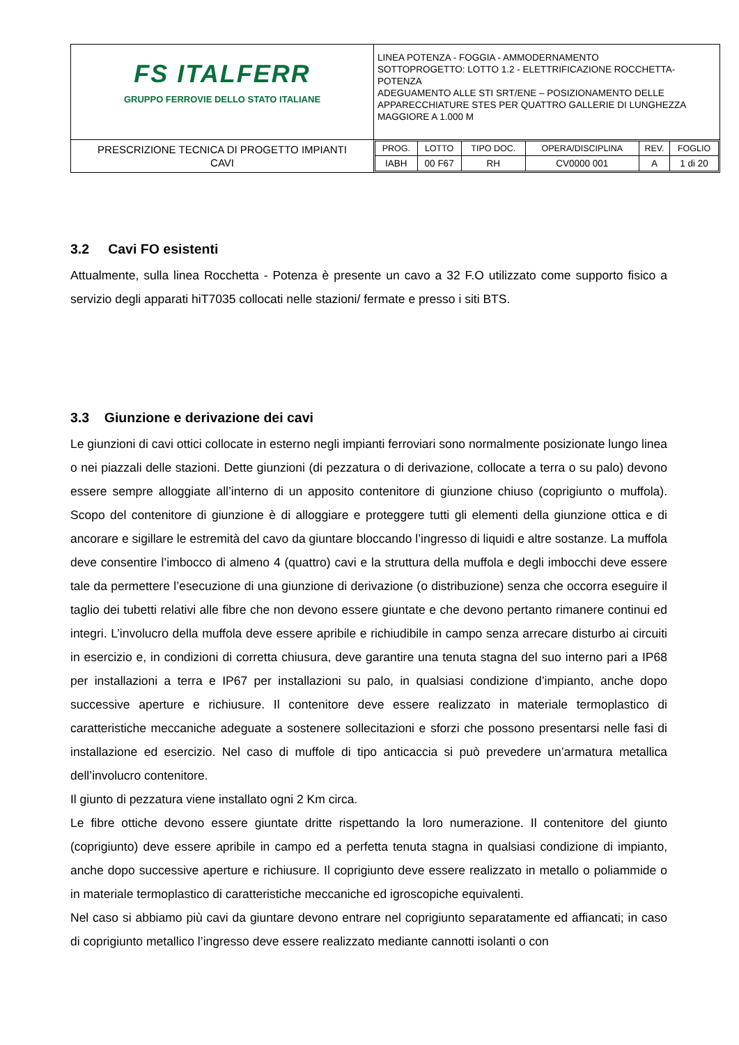| FS ITALFERR GRUPPO FERROVIE DELLO STATO ITALIANE | LINEA POTENZA - FOGGIA - AMMODERNAMENTO SOTTOPROGETTO: LOTTO 1.2 - ELETTRIFICAZIONE ROCCHETTA-POTENZA ADEGUAMENTO ALLE STI SRT/ENE – POSIZIONAMENTO DELLE APPARECCHIATURE STES PER QUATTRO GALLERIE DI LUNGHEZZA MAGGIORE A 1.000 M |
| PRESCRIZIONE TECNICA DI PROGETTO IMPIANTI CAVI | / PROG. / LOTTO / TIPO DOC. / OPERA/DISCIPLINA / REV. / FOGLIO / / IABH / 00 F67 / RH / CV0000 001 / A / 1 di 20 / |
3.2 Cavi FO esistenti
Attualmente, sulla linea Rocchetta - Potenza è presente un cavo a 32 F.O utilizzato come supporto fisico a servizio degli apparati hiT7035 collocati nelle stazioni/ fermate e presso i siti BTS.
3.3 Giunzione e derivazione dei cavi
Le giunzioni di cavi ottici collocate in esterno negli impianti ferroviari sono normalmente posizionate lungo linea o nei piazzali delle stazioni. Dette giunzioni (di pezzatura o di derivazione, collocate a terra o su palo) devono essere sempre alloggiate all’interno di un apposito contenitore di giunzione chiuso (coprigiunto o muffola). Scopo del contenitore di giunzione è di alloggiare e proteggere tutti gli elementi della giunzione ottica e di ancorare e sigillare le estremità del cavo da giuntare bloccando l’ingresso di liquidi e altre sostanze. La muffola deve consentire l’imbocco di almeno 4 (quattro) cavi e la struttura della muffola e degli imbocchi deve essere tale da permettere l’esecuzione di una giunzione di derivazione (o distribuzione) senza che occorra eseguire il taglio dei tubetti relativi alle fibre che non devono essere giuntate e che devono pertanto rimanere continui ed integri. L’involucro della muffola deve essere apribile e richiudibile in campo senza arrecare disturbo ai circuiti in esercizio e, in condizioni di corretta chiusura, deve garantire una tenuta stagna del suo interno pari a IP68 per installazioni a terra e IP67 per installazioni su palo, in qualsiasi condizione d’impianto, anche dopo successive aperture e richiusure. Il contenitore deve essere realizzato in materiale termoplastico di caratteristiche meccaniche adeguate a sostenere sollecitazioni e sforzi che possono presentarsi nelle fasi di installazione ed esercizio. Nel caso di muffole di tipo anticaccia si può prevedere un’armatura metallica dell’involucro contenitore.
Il giunto di pezzatura viene installato ogni 2 Km circa.
Le fibre ottiche devono essere giuntate dritte rispettando la loro numerazione. Il contenitore del giunto (coprigiunto) deve essere apribile in campo ed a perfetta tenuta stagna in qualsiasi condizione di impianto, anche dopo successive aperture e richiusure. Il coprigiunto deve essere realizzato in metallo o poliammide o in materiale termoplastico di caratteristiche meccaniche ed igroscopiche equivalenti.
Nel caso si abbiamo più cavi da giuntare devono entrare nel coprigiunto separatamente ed affiancati; in caso di coprigiunto metallico l’ingresso deve essere realizzato mediante cannotti isolanti o con